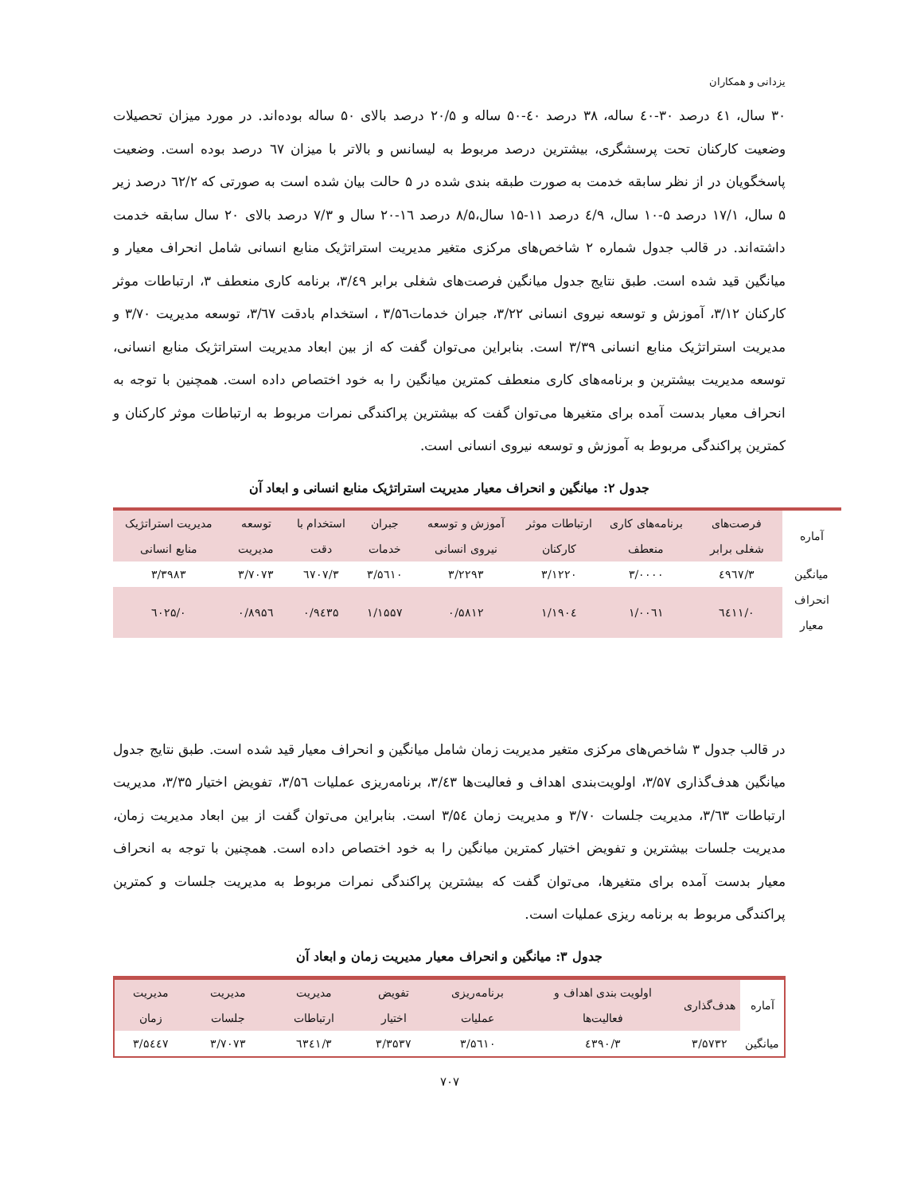یزدانی و همکاران
۳۰ سال، ٤۱ درصد ۳۰-٤۰ ساله، ۳۸ درصد ٤۰-۵۰ ساله و ۲۰/۵ درصد بالای ۵۰ ساله بوده‌اند. در مورد میزان تحصیلات وضعیت کارکنان تحت پرسشگری، بیشترین درصد مربوط به لیسانس و بالاتر با میزان ٦۷ درصد بوده است. وضعیت پاسخگویان در از نظر سابقه خدمت به صورت طبقه بندی شده در ۵ حالت بیان شده است به صورتی که ٦۲/۲ درصد زیر ۵ سال، ۱۷/۱ درصد ۵-۱۰ سال، ٤/۹ درصد ۱۱-۱۵ سال،۸/۵ درصد ۱٦-۲۰ سال و ۷/۳ درصد بالای ۲۰ سال سابقه خدمت داشته‌اند. در قالب جدول شماره ۲ شاخص‌های مرکزی متغیر مدیریت استراتژیک منابع انسانی شامل انحراف معیار و میانگین قید شده است. طبق نتایج جدول میانگین فرصت‌های شغلی برابر ۳/٤۹، برنامه کاری منعطف ۳، ارتباطات موثر کارکنان ۳/۱۲، آموزش و توسعه نیروی انسانی ۳/۲۲، جبران خدمات۳/۵٦ ، استخدام بادقت ۳/٦۷، توسعه مدیریت ۳/۷۰ و مدیریت استراتژیک منابع انسانی ۳/۳۹ است. بنابراین می‌توان گفت که از بین ابعاد مدیریت استراتژیک منابع انسانی، توسعه مدیریت بیشترین و برنامه‌های کاری منعطف کمترین میانگین را به خود اختصاص داده است. همچنین با توجه به انحراف معیار بدست آمده برای متغیرها می‌توان گفت که بیشترین پراکندگی نمرات مربوط به ارتباطات موثر کارکنان و کمترین پراکندگی مربوط به آموزش و توسعه نیروی انسانی است.
جدول ۲: میانگین و انحراف معیار مدیریت استراتژیک منابع انسانی و ابعاد آن
| آماره | فرصت‌های شغلی برابر | برنامه‌های کاری منعطف | ارتباطات موثر کارکنان | آموزش و توسعه نیروی انسانی | جبران خدمات | استخدام با دقت | توسعه مدیریت | مدیریت استراتژیک منابع انسانی |
| --- | --- | --- | --- | --- | --- | --- | --- | --- |
| میانگین | ۳/٤۹٦۷ | ۳/۰۰۰۰ | ۳/۱۲۲۰ | ۳/۲۲۹۳ | ۳/۵٦۱۰ | ۳/٦۷۰۷ | ۳/۷۰۷۳ | ۳/۳۹۸۳ |
| انحراف معیار | ۰/٦٤۱۱ | ۱/۰۰٦۱ | ۱/۱۹۰٤ | ۰/۵۸۱۲ | ۱/۱۵۵۷ | ۰/۹٤۳۵ | ۰/۸۹۵٦ | ۰/٦۰۲۵ |
در قالب جدول ۳ شاخص‌های مرکزی متغیر مدیریت زمان شامل میانگین و انحراف معیار قید شده است. طبق نتایج جدول میانگین هدف‌گذاری ۳/۵۷، اولویت‌بندی اهداف و فعالیت‌ها ۳/٤۳، برنامه‌ریزی عملیات ۳/۵٦، تفویض اختیار ۳/۳۵، مدیریت ارتباطات ۳/٦۳، مدیریت جلسات ۳/۷۰ و مدیریت زمان ۳/۵٤ است. بنابراین می‌توان گفت از بین ابعاد مدیریت زمان، مدیریت جلسات بیشترین و تفویض اختیار کمترین میانگین را به خود اختصاص داده است. همچنین با توجه به انحراف معیار بدست آمده برای متغیرها، می‌توان گفت که بیشترین پراکندگی نمرات مربوط به مدیریت جلسات و کمترین پراکندگی مربوط به برنامه ریزی عملیات است.
جدول ۳: میانگین و انحراف معیار مدیریت زمان و ابعاد آن
| آماره | هدف‌گذاری | اولویت بندی اهداف و فعالیت‌ها | برنامه‌ریزی عملیات | تفویض اختیار | مدیریت ارتباطات | مدیریت جلسات | مدیریت زمان |
| --- | --- | --- | --- | --- | --- | --- | --- |
| میانگین | ۳/۵۷۳۲ | ۳/٤۳۹۰ | ۳/۵٦۱۰ | ۳/۳۵۳۷ | ۳/٦۳٤۱ | ۳/۷۰۷۳ | ۳/۵٤٤۷ |
۷۰۷